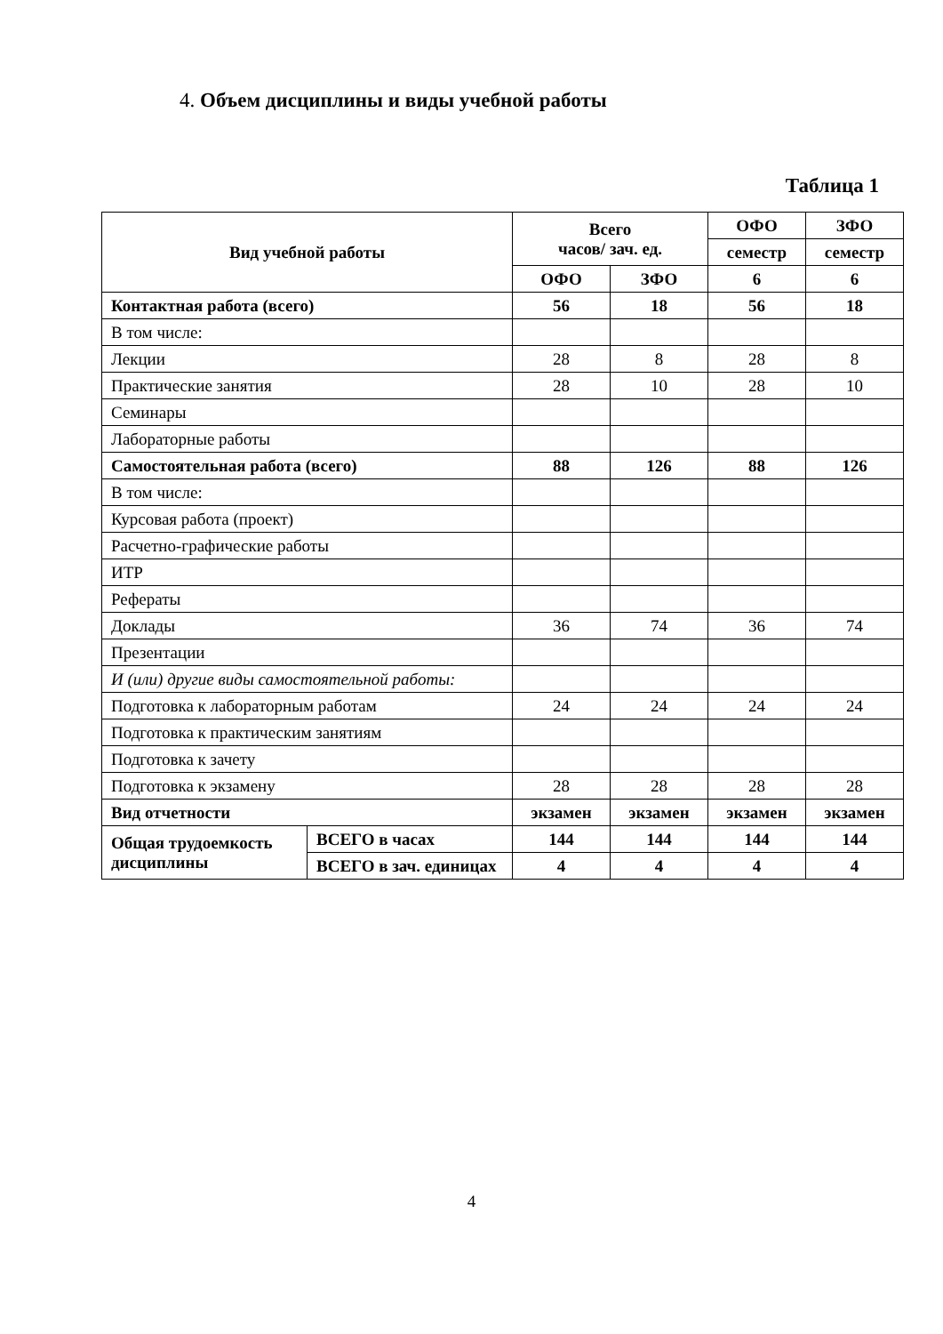4. Объем дисциплины и виды учебной работы
Таблица 1
| Вид учебной работы | | Всего часов/ зач. ед. | | ОФО | ЗФО |
| --- | --- | --- | --- | --- | --- |
| | | | | семестр | семестр |
| | | ОФО | ЗФО | 6 | 6 |
| Контактная работа (всего) | | 56 | 18 | 56 | 18 |
| В том числе: | | | | | |
| Лекции | | 28 | 8 | 28 | 8 |
| Практические занятия | | 28 | 10 | 28 | 10 |
| Семинары | | | | | |
| Лабораторные работы | | | | | |
| Самостоятельная работа (всего) | | 88 | 126 | 88 | 126 |
| В том числе: | | | | | |
| Курсовая работа (проект) | | | | | |
| Расчетно-графические работы | | | | | |
| ИТР | | | | | |
| Рефераты | | | | | |
| Доклады | | 36 | 74 | 36 | 74 |
| Презентации | | | | | |
| И (или) другие виды самостоятельной работы: | | | | | |
| Подготовка к лабораторным работам | | 24 | 24 | 24 | 24 |
| Подготовка к практическим занятиям | | | | | |
| Подготовка к зачету | | | | | |
| Подготовка к экзамену | | 28 | 28 | 28 | 28 |
| Вид отчетности | | экзамен | экзамен | экзамен | экзамен |
| Общая трудоемкость дисциплины | ВСЕГО в часах | 144 | 144 | 144 | 144 |
| | ВСЕГО в зач. единицах | 4 | 4 | 4 | 4 |
4